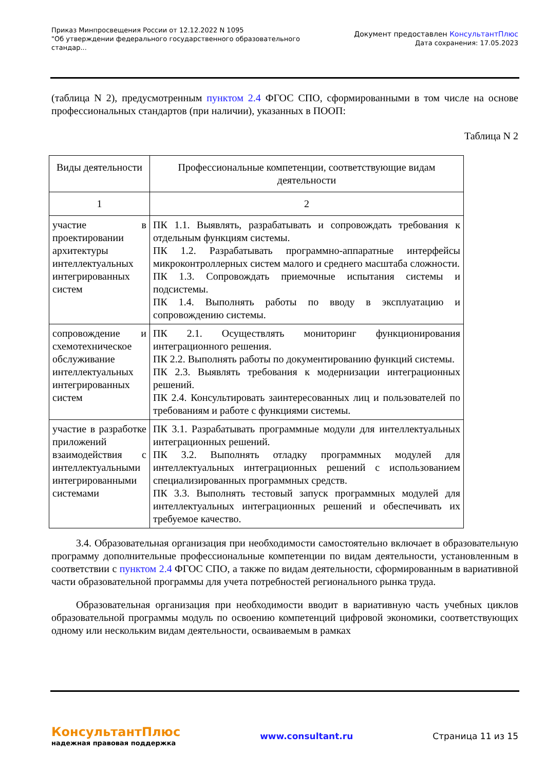Приказ Минпросвещения России от 12.12.2022 N 1095
"Об утверждении федерального государственного образовательного
стандар...
Документ предоставлен КонсультантПлюс
Дата сохранения: 17.05.2023
(таблица N 2), предусмотренным пунктом 2.4 ФГОС СПО, сформированными в том числе на основе профессиональных стандартов (при наличии), указанных в ПООП:
Таблица N 2
| Виды деятельности | Профессиональные компетенции, соответствующие видам деятельности |
| --- | --- |
| 1 | 2 |
| участие в проектировании архитектуры интеллектуальных интегрированных систем | ПК 1.1. Выявлять, разрабатывать и сопровождать требования к отдельным функциям системы. ПК 1.2. Разрабатывать программно-аппаратные интерфейсы микроконтроллерных систем малого и среднего масштаба сложности. ПК 1.3. Сопровождать приемочные испытания системы и подсистемы. ПК 1.4. Выполнять работы по вводу в эксплуатацию и сопровождению системы. |
| сопровождение и схемотехническое обслуживание интеллектуальных интегрированных систем | ПК 2.1. Осуществлять мониторинг функционирования интеграционного решения. ПК 2.2. Выполнять работы по документированию функций системы. ПК 2.3. Выявлять требования к модернизации интеграционных решений. ПК 2.4. Консультировать заинтересованных лиц и пользователей по требованиям и работе с функциями системы. |
| участие в разработке приложений взаимодействия с интеллектуальными интегрированными системами | ПК 3.1. Разрабатывать программные модули для интеллектуальных интеграционных решений. ПК 3.2. Выполнять отладку программных модулей для интеллектуальных интеграционных решений с использованием специализированных программных средств. ПК 3.3. Выполнять тестовый запуск программных модулей для интеллектуальных интеграционных решений и обеспечивать их требуемое качество. |
3.4. Образовательная организация при необходимости самостоятельно включает в образовательную программу дополнительные профессиональные компетенции по видам деятельности, установленным в соответствии с пунктом 2.4 ФГОС СПО, а также по видам деятельности, сформированным в вариативной части образовательной программы для учета потребностей регионального рынка труда.
Образовательная организация при необходимости вводит в вариативную часть учебных циклов образовательной программы модуль по освоению компетенций цифровой экономики, соответствующих одному или нескольким видам деятельности, осваиваемым в рамках
КонсультантПлюс
надежная правовая поддержка
www.consultant.ru Страница 11 из 15